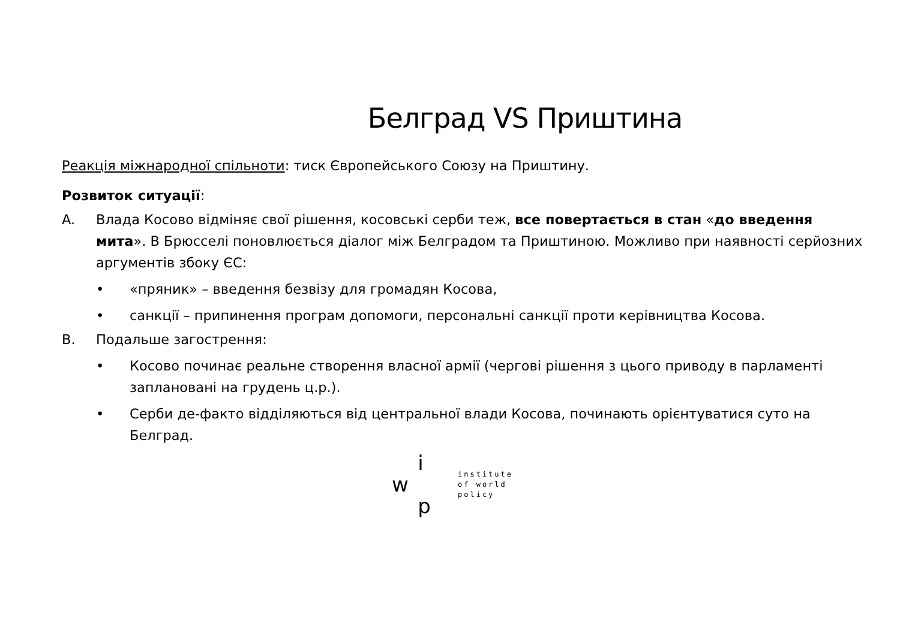Белград VS Приштина
Реакція міжнародної спільноти: тиск Європейського Союзу на Приштину.
Розвиток ситуації:
A. Влада Косово відміняє свої рішення, косовські серби теж, все повертається в стан «до введення мита». В Брюсселі поновлюється діалог між Белградом та Приштиною. Можливо при наявності серйозних аргументів збоку ЄС:
• «пряник» – введення безвізу для громадян Косова,
• санкції – припинення програм допомоги, персональні санкції проти керівництва Косова.
B. Подальше загострення:
• Косово починає реальне створення власної армії (чергові рішення з цього приводу в парламенті заплановані на грудень ц.р.).
• Серби де-факто відділяються від центральної влади Косова, починають орієнтуватися суто на Белград.
i
w
p
institute
of world
policy